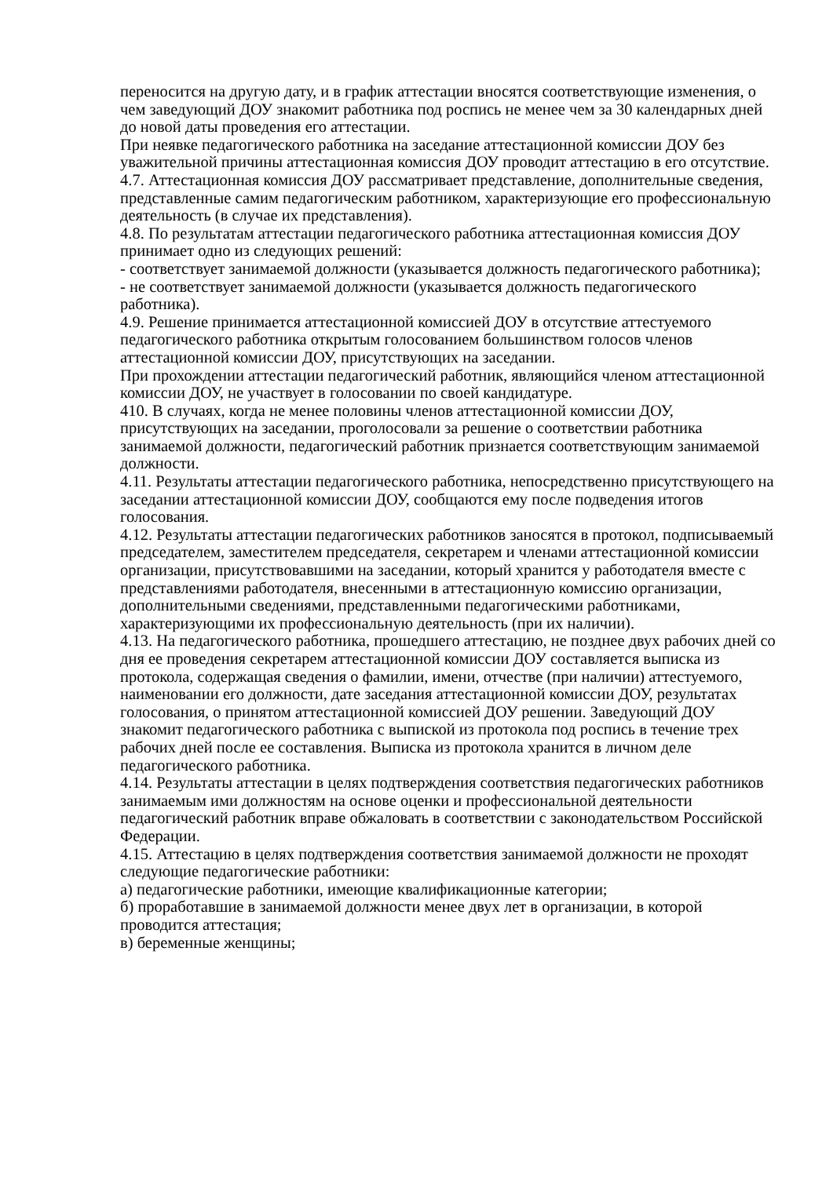переносится на другую дату, и в график аттестации вносятся соответствующие изменения, о чем заведующий ДОУ знакомит работника под роспись не менее чем за 30 календарных дней до новой даты проведения его аттестации.
При неявке педагогического работника на заседание аттестационной комиссии ДОУ без уважительной причины аттестационная комиссия ДОУ проводит аттестацию в его отсутствие.
4.7. Аттестационная комиссия ДОУ рассматривает представление, дополнительные сведения, представленные самим педагогическим работником, характеризующие его профессиональную деятельность (в случае их представления).
4.8. По результатам аттестации педагогического работника аттестационная комиссия ДОУ принимает одно из следующих решений:
- соответствует занимаемой должности (указывается должность педагогического работника);
- не соответствует занимаемой должности (указывается должность педагогического работника).
4.9. Решение принимается аттестационной комиссией ДОУ в отсутствие аттестуемого педагогического работника открытым голосованием большинством голосов членов аттестационной комиссии ДОУ, присутствующих на заседании.
При прохождении аттестации педагогический работник, являющийся членом аттестационной комиссии ДОУ, не участвует в голосовании по своей кандидатуре.
410. В случаях, когда не менее половины членов аттестационной комиссии ДОУ, присутствующих на заседании, проголосовали за решение о соответствии работника занимаемой должности, педагогический работник признается соответствующим занимаемой должности.
4.11. Результаты аттестации педагогического работника, непосредственно присутствующего на заседании аттестационной комиссии ДОУ, сообщаются ему после подведения итогов голосования.
4.12. Результаты аттестации педагогических работников заносятся в протокол, подписываемый председателем, заместителем председателя, секретарем и членами аттестационной комиссии организации, присутствовавшими на заседании, который хранится у работодателя вместе с представлениями работодателя, внесенными в аттестационную комиссию организации, дополнительными сведениями, представленными педагогическими работниками, характеризующими их профессиональную деятельность (при их наличии).
4.13. На педагогического работника, прошедшего аттестацию, не позднее двух рабочих дней со дня ее проведения секретарем аттестационной комиссии ДОУ составляется выписка из протокола, содержащая сведения о фамилии, имени, отчестве (при наличии) аттестуемого, наименовании его должности, дате заседания аттестационной комиссии ДОУ, результатах голосования, о принятом аттестационной комиссией ДОУ решении. Заведующий ДОУ знакомит педагогического работника с выпиской из протокола под роспись в течение трех рабочих дней после ее составления. Выписка из протокола хранится в личном деле педагогического работника.
4.14. Результаты аттестации в целях подтверждения соответствия педагогических работников занимаемым ими должностям на основе оценки и профессиональной деятельности педагогический работник вправе обжаловать в соответствии с законодательством Российской Федерации.
4.15. Аттестацию в целях подтверждения соответствия занимаемой должности не проходят следующие педагогические работники:
а) педагогические работники, имеющие квалификационные категории;
б) проработавшие в занимаемой должности менее двух лет в организации, в которой проводится аттестация;
в) беременные женщины;